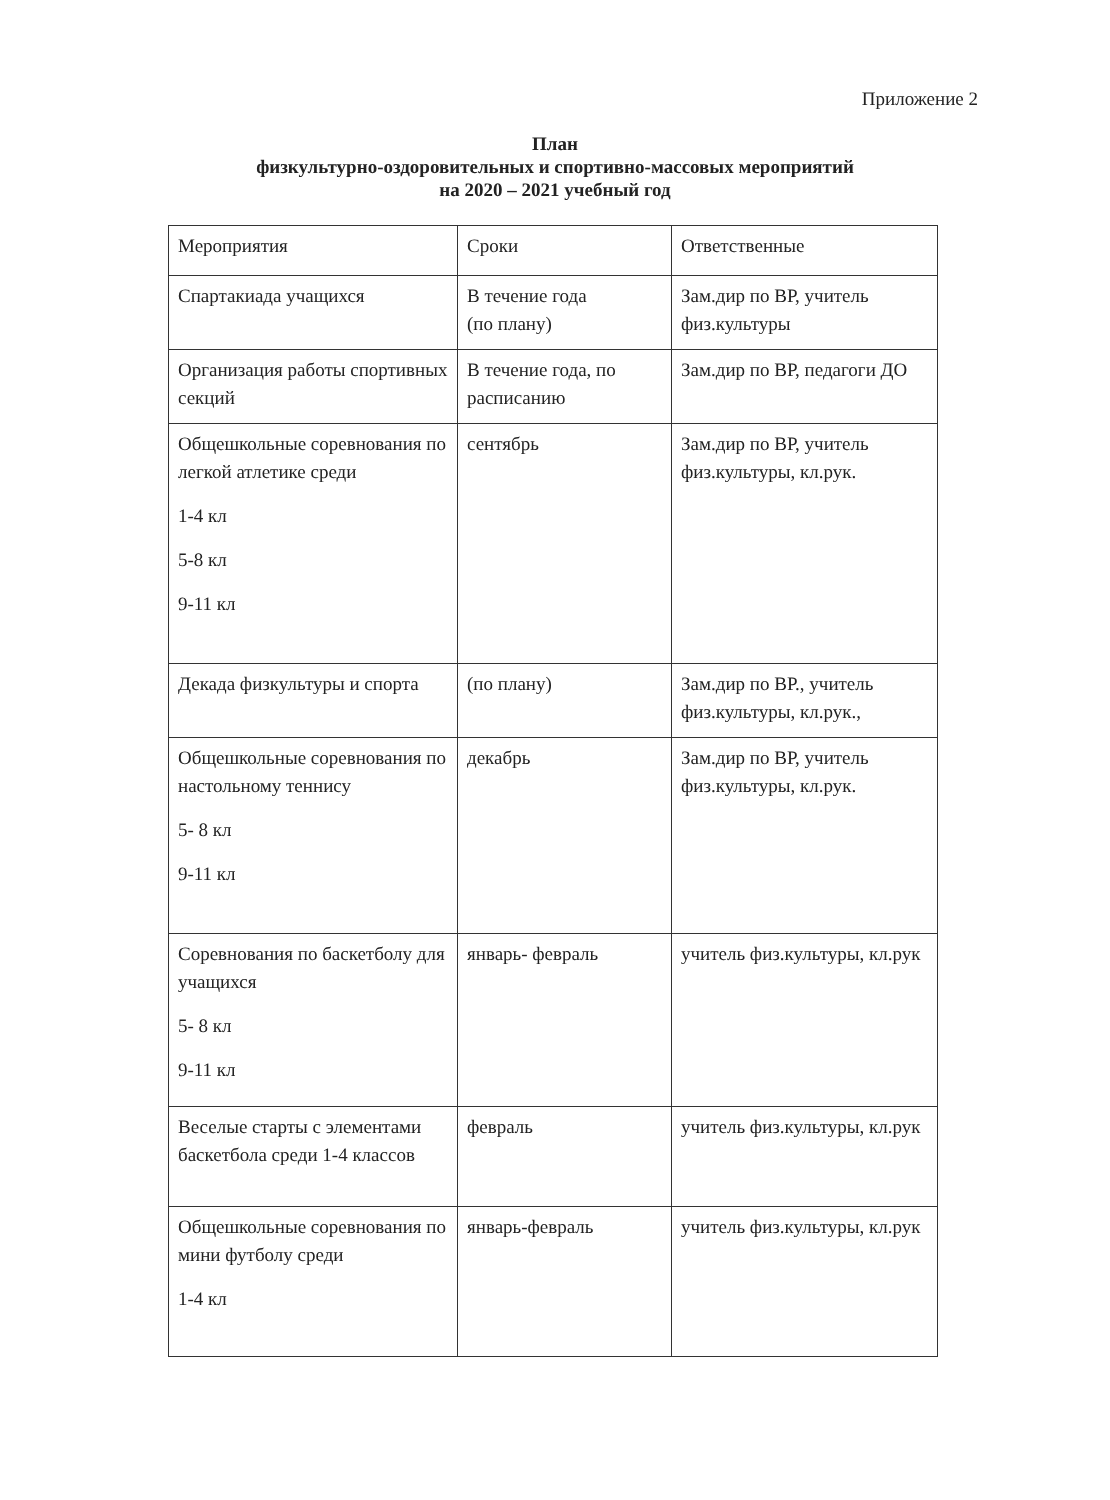Приложение 2
План
физкультурно-оздоровительных и спортивно-массовых мероприятий
на 2020 – 2021 учебный год
| Мероприятия | Сроки | Ответственные |
| Спартакиада учащихся | В течение года (по плану) | Зам.дир по ВР, учитель физ.культуры |
| Организация работы спортивных секций | В течение года, по расписанию | Зам.дир по ВР, педагоги ДО |
| Общешкольные соревнования по легкой атлетике среди 1-4 кл 5-8 кл 9-11 кл | сентябрь | Зам.дир по ВР, учитель физ.культуры, кл.рук. |
| Декада физкультуры и спорта | (по плану) | Зам.дир по ВР., учитель физ.культуры, кл.рук., |
| Общешкольные соревнования по настольному теннису 5- 8 кл 9-11 кл | декабрь | Зам.дир по ВР, учитель физ.культуры, кл.рук. |
| Соревнования по баскетболу для учащихся 5- 8 кл 9-11 кл | январь- февраль | учитель физ.культуры, кл.рук |
| Веселые старты с элементами баскетбола среди 1-4 классов | февраль | учитель физ.культуры, кл.рук |
| Общешкольные соревнования по мини футболу среди 1-4 кл | январь-февраль | учитель физ.культуры, кл.рук |